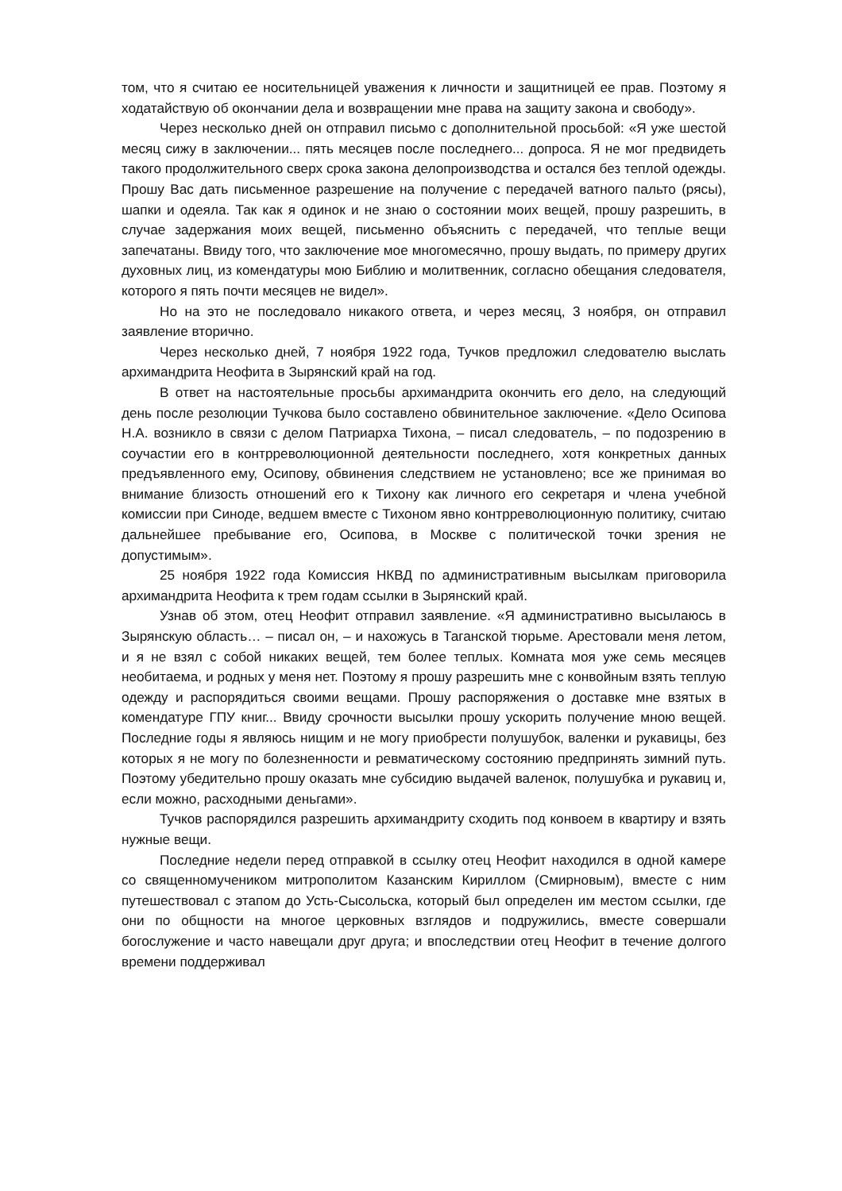том, что я считаю ее носительницей уважения к личности и защитницей ее прав. Поэтому я ходатайствую об окончании дела и возвращении мне права на защиту закона и свободу».
Через несколько дней он отправил письмо с дополнительной просьбой: «Я уже шестой месяц сижу в заключении... пять месяцев после последнего... допроса. Я не мог предвидеть такого продолжительного сверх срока закона делопроизводства и остался без теплой одежды. Прошу Вас дать письменное разрешение на получение с передачей ватного пальто (рясы), шапки и одеяла. Так как я одинок и не знаю о состоянии моих вещей, прошу разрешить, в случае задержания моих вещей, письменно объяснить с передачей, что теплые вещи запечатаны. Ввиду того, что заключение мое многомесячно, прошу выдать, по примеру других духовных лиц, из комендатуры мою Библию и молитвенник, согласно обещания следователя, которого я пять почти месяцев не видел».
Но на это не последовало никакого ответа, и через месяц, 3 ноября, он отправил заявление вторично.
Через несколько дней, 7 ноября 1922 года, Тучков предложил следователю выслать архимандрита Неофита в Зырянский край на год.
В ответ на настоятельные просьбы архимандрита окончить его дело, на следующий день после резолюции Тучкова было составлено обвинительное заключение. «Дело Осипова Н.А. возникло в связи с делом Патриарха Тихона, – писал следователь, – по подозрению в соучастии его в контрреволюционной деятельности последнего, хотя конкретных данных предъявленного ему, Осипову, обвинения следствием не установлено; все же принимая во внимание близость отношений его к Тихону как личного его секретаря и члена учебной комиссии при Синоде, ведшем вместе с Тихоном явно контрреволюционную политику, считаю дальнейшее пребывание его, Осипова, в Москве с политической точки зрения не допустимым».
25 ноября 1922 года Комиссия НКВД по административным высылкам приговорила архимандрита Неофита к трем годам ссылки в Зырянский край.
Узнав об этом, отец Неофит отправил заявление. «Я административно высылаюсь в Зырянскую область… – писал он, – и нахожусь в Таганской тюрьме. Арестовали меня летом, и я не взял с собой никаких вещей, тем более теплых. Комната моя уже семь месяцев необитаема, и родных у меня нет. Поэтому я прошу разрешить мне с конвойным взять теплую одежду и распорядиться своими вещами. Прошу распоряжения о доставке мне взятых в комендатуре ГПУ книг... Ввиду срочности высылки прошу ускорить получение мною вещей. Последние годы я являюсь нищим и не могу приобрести полушубок, валенки и рукавицы, без которых я не могу по болезненности и ревматическому состоянию предпринять зимний путь. Поэтому убедительно прошу оказать мне субсидию выдачей валенок, полушубка и рукавиц и, если можно, расходными деньгами».
Тучков распорядился разрешить архимандриту сходить под конвоем в квартиру и взять нужные вещи.
Последние недели перед отправкой в ссылку отец Неофит находился в одной камере со священномучеником митрополитом Казанским Кириллом (Смирновым), вместе с ним путешествовал с этапом до Усть-Сысольска, который был определен им местом ссылки, где они по общности на многое церковных взглядов и подружились, вместе совершали богослужение и часто навещали друг друга; и впоследствии отец Неофит в течение долгого времени поддерживал